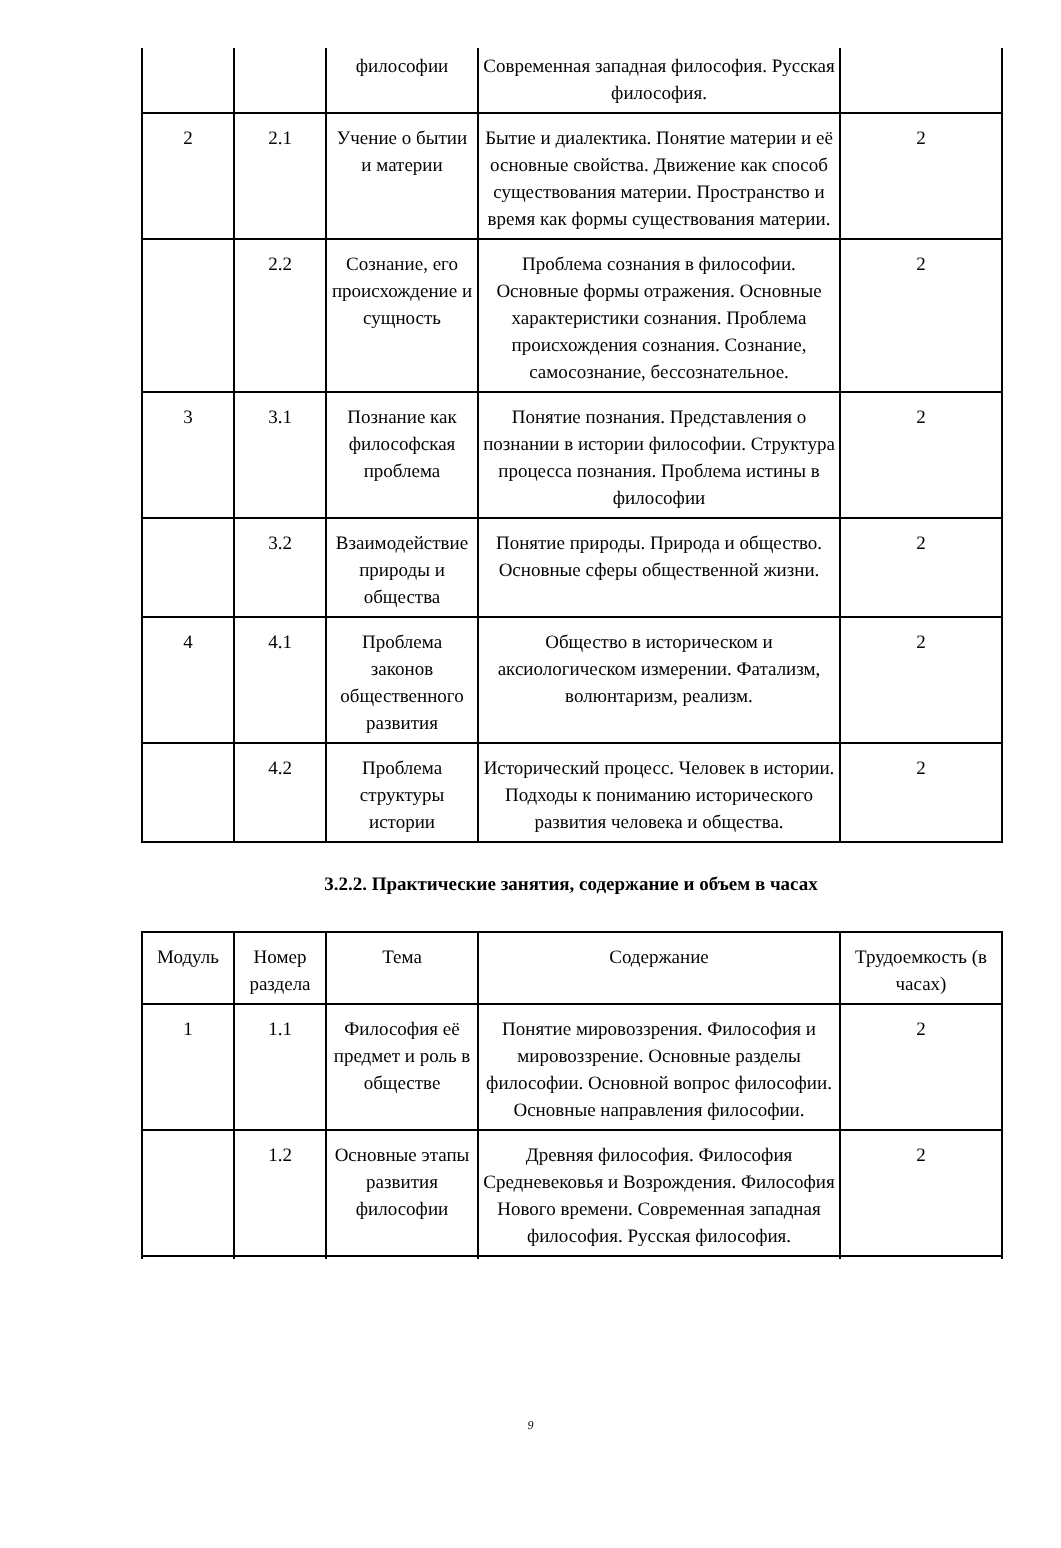| | | философии | Современная западная философия. Русская философия. | |
| 2 | 2.1 | Учение о бытии и материи | Бытие и диалектика. Понятие материи и её основные свойства. Движение как способ существования материи. Пространство и время как формы существования материи. | 2 |
| | 2.2 | Сознание, его происхождение и сущность | Проблема сознания в философии. Основные формы отражения. Основные характеристики сознания. Проблема происхождения сознания. Сознание, самосознание, бессознательное. | 2 |
| 3 | 3.1 | Познание как философская проблема | Понятие познания. Представления о познании в истории философии. Структура процесса познания. Проблема истины в философии | 2 |
| | 3.2 | Взаимодействие природы и общества | Понятие природы. Природа и общество. Основные сферы общественной жизни. | 2 |
| 4 | 4.1 | Проблема законов общественного развития | Общество в историческом и аксиологическом измерении. Фатализм, волюнтаризм, реализм. | 2 |
| | 4.2 | Проблема структуры истории | Исторический процесс. Человек в истории. Подходы к пониманию исторического развития человека и общества. | 2 |
3.2.2. Практические занятия, содержание и объем в часах
| Модуль | Номер раздела | Тема | Содержание | Трудоемкость (в часах) |
| 1 | 1.1 | Философия её предмет и роль в обществе | Понятие мировоззрения. Философия и мировоззрение. Основные разделы философии. Основной вопрос философии. Основные направления философии. | 2 |
| | 1.2 | Основные этапы развития философии | Древняя философия. Философия Средневековья и Возрождения. Философия Нового времени. Современная западная философия. Русская философия. | 2 |
9